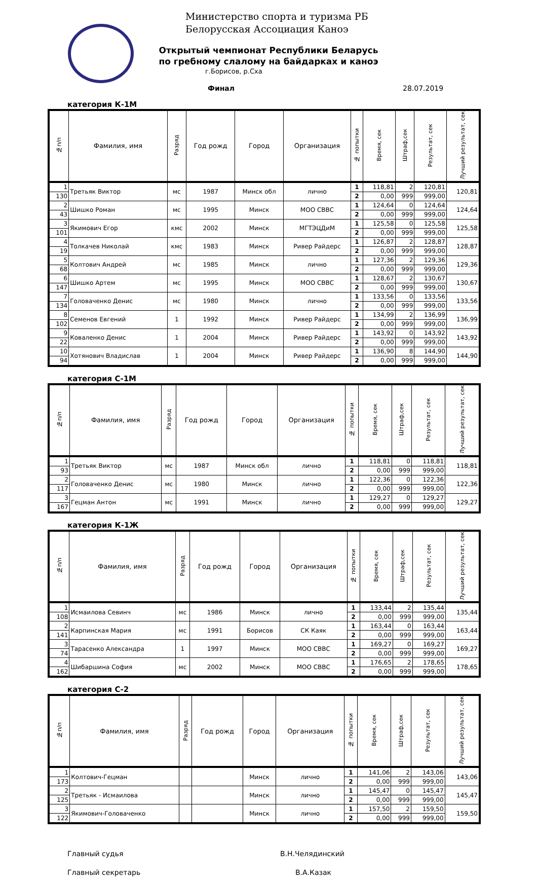Министерство спорта и туризма РБ
Белорусская Ассоциация Каноэ
Открытый чемпионат Республики Беларусь
по гребному слалому на байдарках и каноэ
г.Борисов, р.Сха
Финал 28.07.2019
категория К-1М
| №п/п | Фамилия, имя | Разряд | Год рожд | Город | Организация | № попытки | Время, сек | Штраф,сек | Результат, сек | Лучший результат, сек |
| --- | --- | --- | --- | --- | --- | --- | --- | --- | --- | --- |
| 1 | Третьяк Виктор | мс | 1987 | Минск обл | лично | 1 | 118,81 | 2 | 120,81 | 120,81 |
| 130 | | | | | | 2 | 0,00 | 999 | 999,00 | |
| 2 | Шишко Роман | мс | 1995 | Минск | МОО СВВС | 1 | 124,64 | 0 | 124,64 | 124,64 |
| 43 | | | | | | 2 | 0,00 | 999 | 999,00 | |
| 3 | Якимович Егор | кмс | 2002 | Минск | МГТЭЦДиМ | 1 | 125,58 | 0 | 125,58 | 125,58 |
| 101 | | | | | | 2 | 0,00 | 999 | 999,00 | |
| 4 | Толкачев Николай | кмс | 1983 | Минск | Ривер Райдерс | 1 | 126,87 | 2 | 128,87 | 128,87 |
| 19 | | | | | | 2 | 0,00 | 999 | 999,00 | |
| 5 | Колтович Андрей | мс | 1985 | Минск | лично | 1 | 127,36 | 2 | 129,36 | 129,36 |
| 68 | | | | | | 2 | 0,00 | 999 | 999,00 | |
| 6 | Шишко Артем | мс | 1995 | Минск | МОО СВВС | 1 | 128,67 | 2 | 130,67 | 130,67 |
| 147 | | | | | | 2 | 0,00 | 999 | 999,00 | |
| 7 | Головаченко Денис | мс | 1980 | Минск | лично | 1 | 133,56 | 0 | 133,56 | 133,56 |
| 134 | | | | | | 2 | 0,00 | 999 | 999,00 | |
| 8 | Семенов Евгений | 1 | 1992 | Минск | Ривер Райдерс | 1 | 134,99 | 2 | 136,99 | 136,99 |
| 102 | | | | | | 2 | 0,00 | 999 | 999,00 | |
| 9 | Коваленко Денис | 1 | 2004 | Минск | Ривер Райдерс | 1 | 143,92 | 0 | 143,92 | 143,92 |
| 22 | | | | | | 2 | 0,00 | 999 | 999,00 | |
| 10 | Хотянович Владислав | 1 | 2004 | Минск | Ривер Райдерс | 1 | 136,90 | 8 | 144,90 | 144,90 |
| 94 | | | | | | 2 | 0,00 | 999 | 999,00 | |
категория С-1М
| №п/п | Фамилия, имя | Разряд | Год рожд | Город | Организация | № попытки | Время, сек | Штраф,сек | Результат, сек | Лучший результат, сек |
| --- | --- | --- | --- | --- | --- | --- | --- | --- | --- | --- |
| 1 | Третьяк Виктор | мс | 1987 | Минск обл | лично | 1 | 118,81 | 0 | 118,81 | 118,81 |
| 93 | | | | | | 2 | 0,00 | 999 | 999,00 | |
| 2 | Головаченко Денис | мс | 1980 | Минск | лично | 1 | 122,36 | 0 | 122,36 | 122,36 |
| 117 | | | | | | 2 | 0,00 | 999 | 999,00 | |
| 3 | Гецман Антон | мс | 1991 | Минск | лично | 1 | 129,27 | 0 | 129,27 | 129,27 |
| 167 | | | | | | 2 | 0,00 | 999 | 999,00 | |
категория К-1Ж
| №п/п | Фамилия, имя | Разряд | Год рожд | Город | Организация | № попытки | Время, сек | Штраф,сек | Результат, сек | Лучший результат, сек |
| --- | --- | --- | --- | --- | --- | --- | --- | --- | --- | --- |
| 1 | Исмаилова Севинч | мс | 1986 | Минск | лично | 1 | 133,44 | 2 | 135,44 | 135,44 |
| 108 | | | | | | 2 | 0,00 | 999 | 999,00 | |
| 2 | Карпинская Мария | мс | 1991 | Борисов | СК Каяк | 1 | 163,44 | 0 | 163,44 | 163,44 |
| 141 | | | | | | 2 | 0,00 | 999 | 999,00 | |
| 3 | Тарасенко Александра | 1 | 1997 | Минск | МОО СВВС | 1 | 169,27 | 0 | 169,27 | 169,27 |
| 74 | | | | | | 2 | 0,00 | 999 | 999,00 | |
| 4 | Шибаршина София | мс | 2002 | Минск | МОО СВВС | 1 | 176,65 | 2 | 178,65 | 178,65 |
| 162 | | | | | | 2 | 0,00 | 999 | 999,00 | |
категория С-2
| №п/п | Фамилия, имя | Разряд | Год рожд | Город | Организация | № попытки | Время, сек | Штраф,сек | Результат, сек | Лучший результат, сек |
| --- | --- | --- | --- | --- | --- | --- | --- | --- | --- | --- |
| 1 | Колтович-Гецман | | | Минск | лично | 1 | 141,06 | 2 | 143,06 | 143,06 |
| 173 | | | | | | 2 | 0,00 | 999 | 999,00 | |
| 2 | Третьяк - Исмаилова | | | Минск | лично | 1 | 145,47 | 0 | 145,47 | 145,47 |
| 125 | | | | | | 2 | 0,00 | 999 | 999,00 | |
| 3 | Якимович-Головаченко | | | Минск | лично | 1 | 157,50 | 2 | 159,50 | 159,50 |
| 122 | | | | | | 2 | 0,00 | 999 | 999,00 | |
Главный судья В.Н.Челядинский
Главный секретарь В.А.Казак